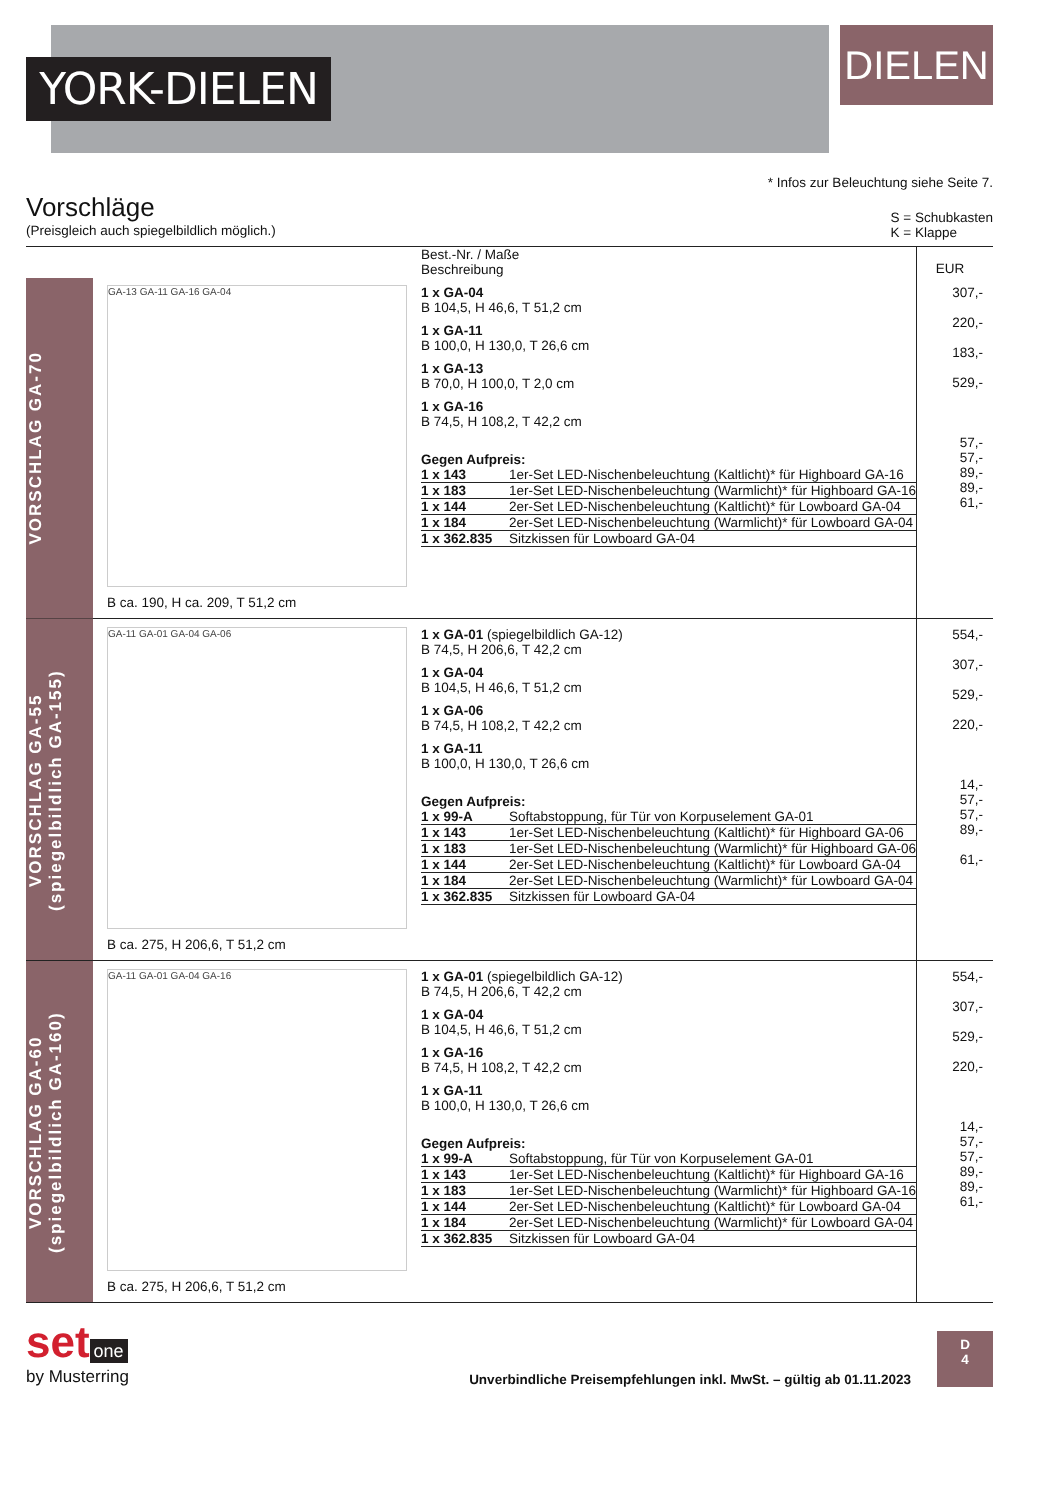YORK-DIELEN
DIELEN
* Infos zur Beleuchtung siehe Seite 7.
Vorschläge
(Preisgleich auch spiegelbildlich möglich.)
S = Schubkasten
K = Klappe
| | | Best.-Nr. / Maße Beschreibung | EUR |
| --- | --- | --- | --- |
| VORSCHLAG GA-70 | GA-13 GA-11 GA-16 GA-04 B ca. 190, H ca. 209, T 51,2 cm | 1 x GA-04 B 104,5, H 46,6, T 51,2 cm 1 x GA-11 B 100,0, H 130,0, T 26,6 cm 1 x GA-13 B 70,0, H 100,0, T 2,0 cm 1 x GA-16 B 74,5, H 108,2, T 42,2 cm Gegen Aufpreis: / 1 x 143 / 1er-Set LED-Nischenbeleuchtung (Kaltlicht)* für Highboard GA-16 / / 1 x 183 / 1er-Set LED-Nischenbeleuchtung (Warmlicht)* für Highboard GA-16 / / 1 x 144 / 2er-Set LED-Nischenbeleuchtung (Kaltlicht)* für Lowboard GA-04 / / 1 x 184 / 2er-Set LED-Nischenbeleuchtung (Warmlicht)* für Lowboard GA-04 / / 1 x 362.835 / Sitzkissen für Lowboard GA-04 / | 307,- 220,- 183,- 529,- 57,- 57,- 89,- 89,- 61,- |
| VORSCHLAG GA-55 (spiegelbildlich GA-155) | GA-11 GA-01 GA-04 GA-06 B ca. 275, H 206,6, T 51,2 cm | 1 x GA-01 (spiegelbildlich GA-12) B 74,5, H 206,6, T 42,2 cm 1 x GA-04 B 104,5, H 46,6, T 51,2 cm 1 x GA-06 B 74,5, H 108,2, T 42,2 cm 1 x GA-11 B 100,0, H 130,0, T 26,6 cm Gegen Aufpreis: / 1 x 99-A / Softabstoppung, für Tür von Korpuselement GA-01 / / 1 x 143 / 1er-Set LED-Nischenbeleuchtung (Kaltlicht)* für Highboard GA-06 / / 1 x 183 / 1er-Set LED-Nischenbeleuchtung (Warmlicht)* für Highboard GA-06 / / 1 x 144 / 2er-Set LED-Nischenbeleuchtung (Kaltlicht)* für Lowboard GA-04 / / 1 x 184 / 2er-Set LED-Nischenbeleuchtung (Warmlicht)* für Lowboard GA-04 / / 1 x 362.835 / Sitzkissen für Lowboard GA-04 / | 554,- 307,- 529,- 220,- 14,- 57,- 57,- 89,- 61,- |
| VORSCHLAG GA-60 (spiegelbildlich GA-160) | GA-11 GA-01 GA-04 GA-16 B ca. 275, H 206,6, T 51,2 cm | 1 x GA-01 (spiegelbildlich GA-12) B 74,5, H 206,6, T 42,2 cm 1 x GA-04 B 104,5, H 46,6, T 51,2 cm 1 x GA-16 B 74,5, H 108,2, T 42,2 cm 1 x GA-11 B 100,0, H 130,0, T 26,6 cm Gegen Aufpreis: / 1 x 99-A / Softabstoppung, für Tür von Korpuselement GA-01 / / 1 x 143 / 1er-Set LED-Nischenbeleuchtung (Kaltlicht)* für Highboard GA-16 / / 1 x 183 / 1er-Set LED-Nischenbeleuchtung (Warmlicht)* für Highboard GA-16 / / 1 x 144 / 2er-Set LED-Nischenbeleuchtung (Kaltlicht)* für Lowboard GA-04 / / 1 x 184 / 2er-Set LED-Nischenbeleuchtung (Warmlicht)* für Lowboard GA-04 / / 1 x 362.835 / Sitzkissen für Lowboard GA-04 / | 554,- 307,- 529,- 220,- 14,- 57,- 57,- 89,- 89,- 61,- |
set one
by Musterring
Unverbindliche Preisempfehlungen inkl. MwSt. – gültig ab 01.11.2023
D
4